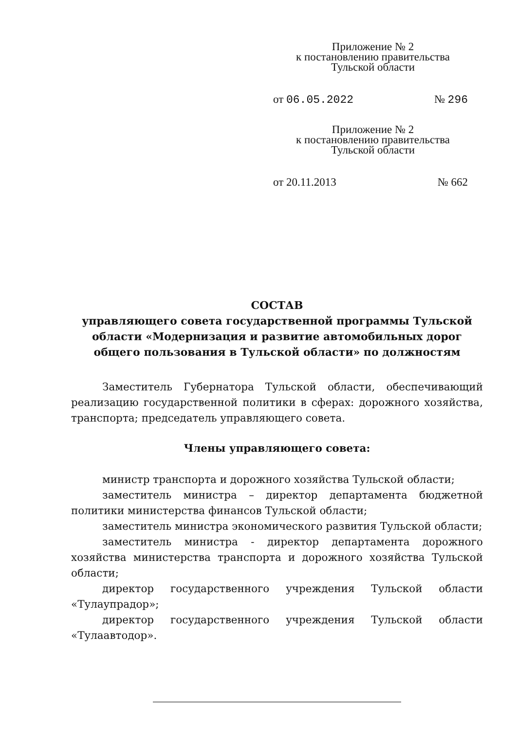Приложение № 2
к постановлению правительства
Тульской области
от 06.05.2022 № 296
Приложение № 2
к постановлению правительства
Тульской области
от 20.11.2013 № 662
СОСТАВ
управляющего совета государственной программы Тульской области «Модернизация и развитие автомобильных дорог общего пользования в Тульской области» по должностям
Заместитель Губернатора Тульской области, обеспечивающий реализацию государственной политики в сферах: дорожного хозяйства, транспорта; председатель управляющего совета.
Члены управляющего совета:
министр транспорта и дорожного хозяйства Тульской области;
заместитель министра – директор департамента бюджетной политики министерства финансов Тульской области;
заместитель министра экономического развития Тульской области;
заместитель министра - директор департамента дорожного хозяйства министерства транспорта и дорожного хозяйства Тульской области;
директор государственного учреждения Тульской области «Тулаупрадор»;
директор государственного учреждения Тульской области «Тулаавтодор».